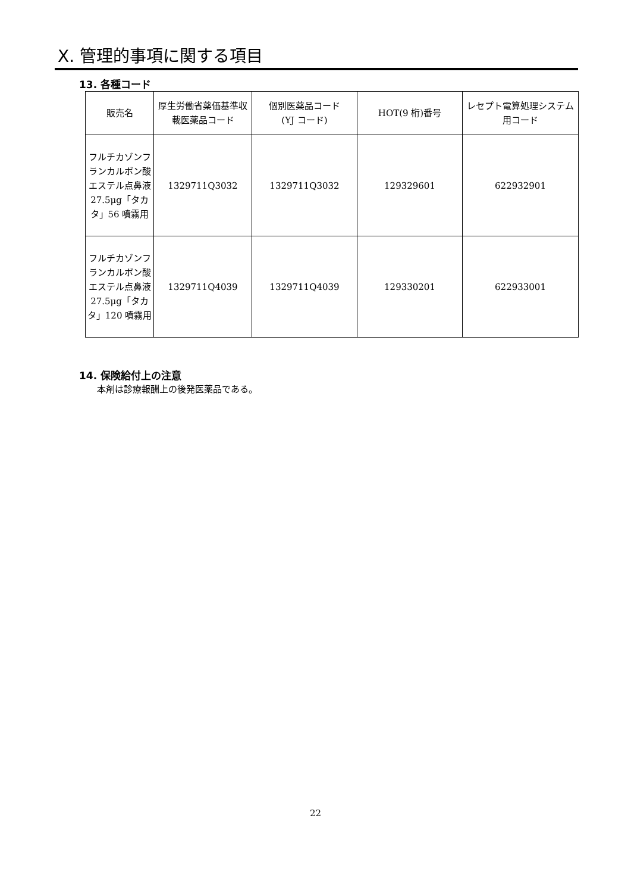X. 管理的事項に関する項目
13. 各種コード
| 販売名 | 厚生労働省薬価基準収載医薬品コード | 個別医薬品コード (YJ コード) | HOT(9 桁)番号 | レセプト電算処理システム用コード |
| --- | --- | --- | --- | --- |
| フルチカゾンフランカルボン酸エステル点鼻液27.5μg「タカタ」56 噴霧用 | 1329711Q3032 | 1329711Q3032 | 129329601 | 622932901 |
| フルチカゾンフランカルボン酸エステル点鼻液27.5μg「タカタ」120 噴霧用 | 1329711Q4039 | 1329711Q4039 | 129330201 | 622933001 |
14. 保険給付上の注意
本剤は診療報酬上の後発医薬品である。
22